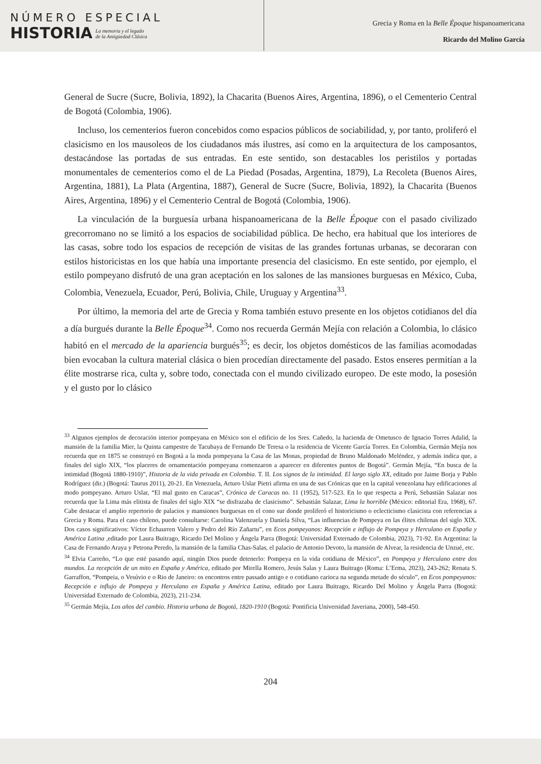NÚMERO ESPECIAL
HISTORIA
La memoria y el legado
de la Antigüedad Clásica
Grecia y Roma en la Belle Époque hispanoamericana
Ricardo del Molino García
General de Sucre (Sucre, Bolivia, 1892), la Chacarita (Buenos Aires, Argentina, 1896), o el Cementerio Central de Bogotá (Colombia, 1906).
Incluso, los cementerios fueron concebidos como espacios públicos de sociabilidad, y, por tanto, proliferó el clasicismo en los mausoleos de los ciudadanos más ilustres, así como en la arquitectura de los camposantos, destacándose las portadas de sus entradas. En este sentido, son destacables los peristilos y portadas monumentales de cementerios como el de La Piedad (Posadas, Argentina, 1879), La Recoleta (Buenos Aires, Argentina, 1881), La Plata (Argentina, 1887), General de Sucre (Sucre, Bolivia, 1892), la Chacarita (Buenos Aires, Argentina, 1896) y el Cementerio Central de Bogotá (Colombia, 1906).
La vinculación de la burguesía urbana hispanoamericana de la Belle Époque con el pasado civilizado grecorromano no se limitó a los espacios de sociabilidad pública. De hecho, era habitual que los interiores de las casas, sobre todo los espacios de recepción de visitas de las grandes fortunas urbanas, se decoraran con estilos historicistas en los que había una importante presencia del clasicismo. En este sentido, por ejemplo, el estilo pompeyano disfrutó de una gran aceptación en los salones de las mansiones burguesas en México, Cuba, Colombia, Venezuela, Ecuador, Perú, Bolivia, Chile, Uruguay y Argentina<sup>33</sup>.
Por último, la memoria del arte de Grecia y Roma también estuvo presente en los objetos cotidianos del día a día burgués durante la Belle Époque<sup>34</sup>. Como nos recuerda Germán Mejía con relación a Colombia, lo clásico habitó en el mercado de la apariencia burgués<sup>35</sup>; es decir, los objetos domésticos de las familias acomodadas bien evocaban la cultura material clásica o bien procedían directamente del pasado. Estos enseres permitían a la élite mostrarse rica, culta y, sobre todo, conectada con el mundo civilizado europeo. De este modo, la posesión y el gusto por lo clásico
<sup>33</sup> Algunos ejemplos de decoración interior pompeyana en México son el edificio de los Sres. Cañedo, la hacienda de Ometusco de Ignacio Torres Adalid, la mansión de la familia Mier, la Quinta campestre de Tacubaya de Fernando De Teresa o la residencia de Vicente García Torres. En Colombia, Germán Mejía nos recuerda que en 1875 se construyó en Bogotá a la moda pompeyana la Casa de las Monas, propiedad de Bruno Maldonado Meléndez, y además indica que, a finales del siglo XIX, “los placeres de ornamentación pompeyana comenzaron a aparecer en diferentes puntos de Bogotá”. Germán Mejía, “En busca de la intimidad (Bogotá 1880-1910)”, Historia de la vida privada en Colombia. T. II. Los signos de la intimidad. El largo siglo XX, editado por Jaime Borja y Pablo Rodríguez (dir.) (Bogotá: Taurus 2011), 20-21. En Venezuela, Arturo Uslar Pietri afirma en una de sus Crónicas que en la capital venezolana hay edificaciones al modo pompeyano. Arturo Uslar, “El mal gusto en Caracas”, Crónica de Caracas no. 11 (1952), 517-523. En lo que respecta a Perú, Sebastián Salazar nos recuerda que la Lima más elitista de finales del siglo XIX “se disfrazaba de clasicismo”. Sebastián Salazar, Lima la horrible (México: editorial Era, 1968), 67. Cabe destacar el amplio repertorio de palacios y mansiones burguesas en el cono sur donde proliferó el historicismo o eclecticismo clasicista con referencias a Grecia y Roma. Para el caso chileno, puede consultarse: Carolina Valenzuela y Daniela Silva, “Las influencias de Pompeya en las élites chilenas del siglo XIX. Dos casos significativos: Víctor Echaurren Valero y Pedro del Río Zañartu”, en Ecos pompeyanos: Recepción e influjo de Pompeya y Herculano en España y América Latina ,editado por Laura Buitrago, Ricardo Del Molino y Ángela Parra (Bogotá: Universidad Externado de Colombia, 2023), 71-92. En Argentina: la Casa de Fernando Araya y Petrona Peredo, la mansión de la familia Chas-Salas, el palacio de Antonio Devoto, la mansión de Alvear, la residencia de Unzué, etc.
<sup>34</sup> Elvia Carreño, “Lo que esté pasando aquí, ningún Dios puede detenerlo: Pompeya en la vida cotidiana de México”, en Pompeya y Herculano entre dos mundos. La recepción de un mito en España y América, editado por Mirella Romero, Jesús Salas y Laura Buitrago (Roma: L’Erma, 2023), 243-262; Renata S. Garraffon, “Pompeia, o Vesúvio e o Rio de Janeiro: os encontros entre passado antigo e o cotidiano carioca na segunda metade do século”, en Ecos pompeyanos: Recepción e influjo de Pompeya y Herculano en España y América Latina, editado por Laura Buitrago, Ricardo Del Molino y Ángela Parra (Bogotá: Universidad Externado de Colombia, 2023), 211-234.
<sup>35</sup> Germán Mejía, Los años del cambio. Historia urbana de Bogotá, 1820-1910 (Bogotá: Pontificia Universidad Javeriana, 2000), 548-450.
204